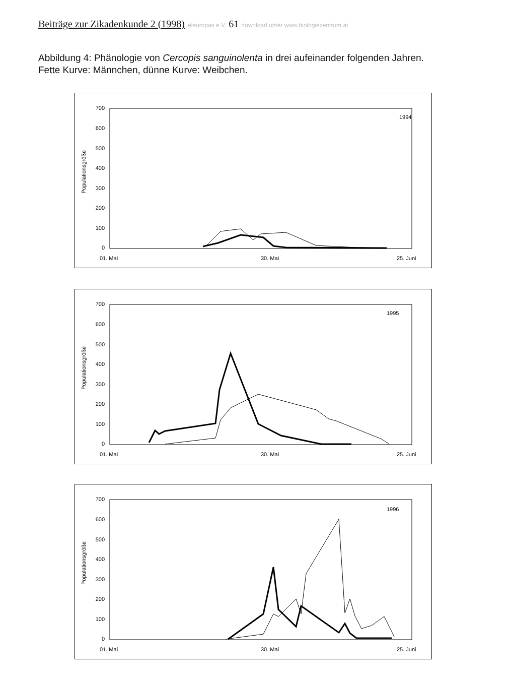Beiträge zur Zikadenkunde 2 (1998) eleuropas e.V. 61 download unter www.biologiezentrum.at
Abbildung 4: Phänologie von Cercopis sanguinolenta in drei aufeinander folgenden Jahren.
Fette Kurve: Männchen, dünne Kurve: Weibchen.
700
600
500
400
300
200
100
0
Populationsgröße
1994
01. Mai
30. Mai
25. Juni
700
600
500
400
300
200
100
0
Populationsgröße
1995
01. Mai
30. Mai
25. Juni
700
600
500
400
300
200
100
0
Populationsgröße
1996
01. Mai
30. Mai
25. Juni